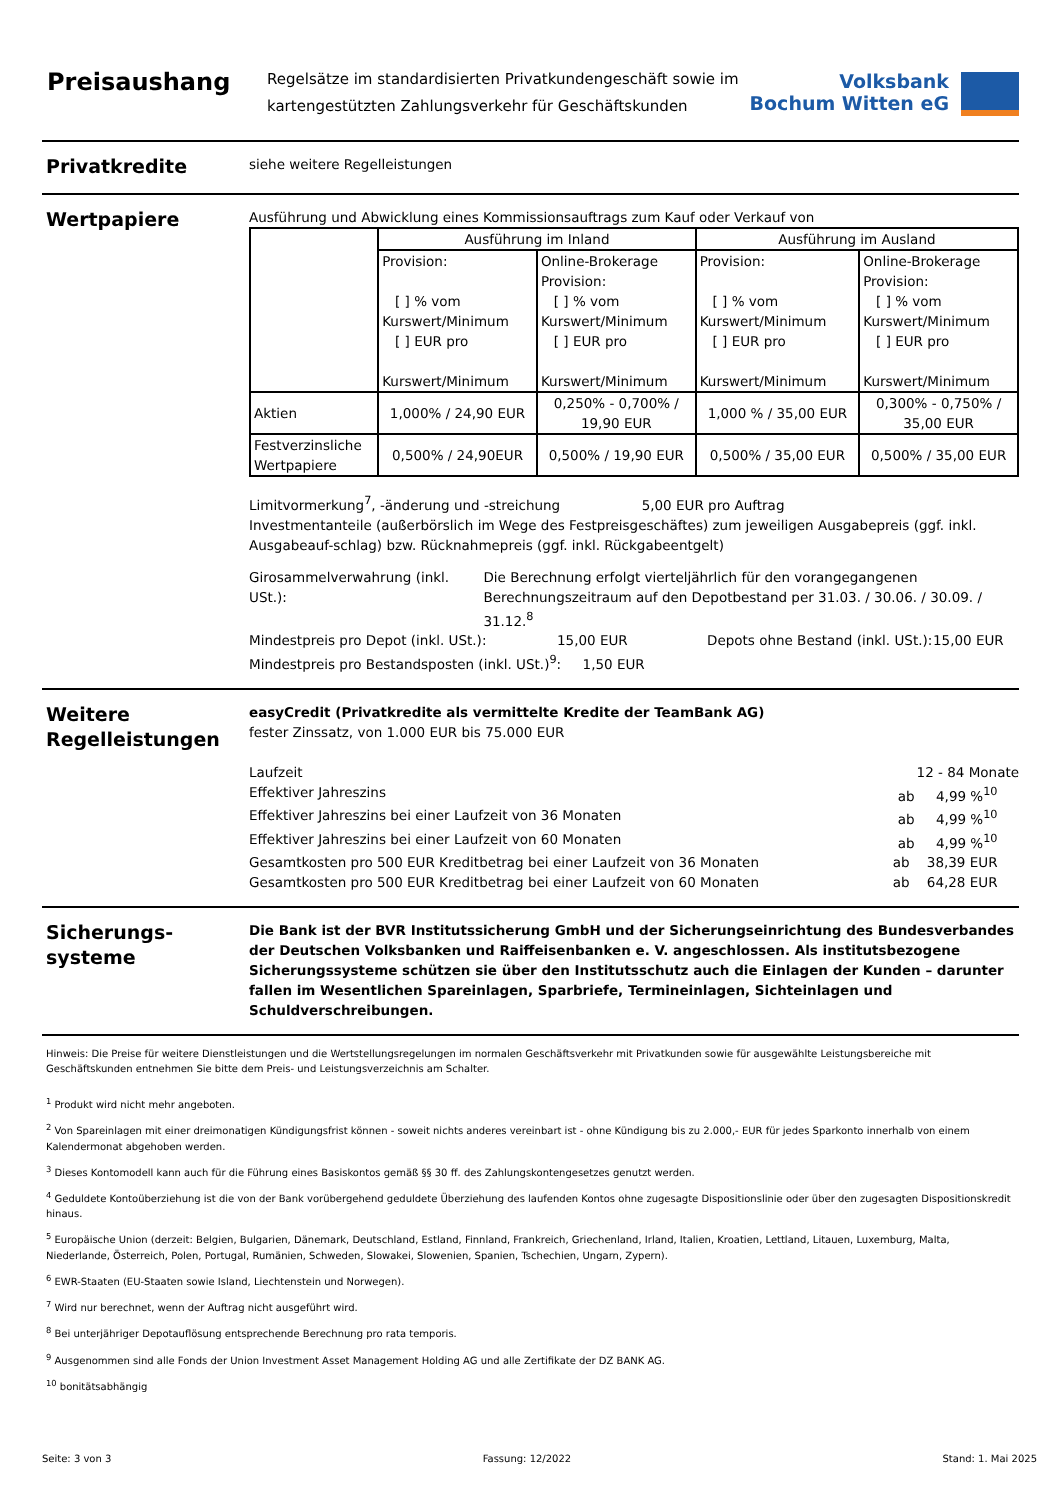Preisaushang
Regelsätze im standardisierten Privatkundengeschäft sowie im
kartengestützten Zahlungsverkehr für Geschäftskunden
Volksbank
Bochum Witten eG
Privatkredite
siehe weitere Regelleistungen
Wertpapiere
Ausführung und Abwicklung eines Kommissionsauftrags zum Kauf oder Verkauf von
| | Ausführung im Inland | | Ausführung im Ausland | |
| | Provision: [ ] % vom Kurswert/Minimum [ ] EUR pro Kurswert/Minimum | Online-Brokerage Provision: [ ] % vom Kurswert/Minimum [ ] EUR pro Kurswert/Minimum | Provision: [ ] % vom Kurswert/Minimum [ ] EUR pro Kurswert/Minimum | Online-Brokerage Provision: [ ] % vom Kurswert/Minimum [ ] EUR pro Kurswert/Minimum |
| Aktien | 1,000% / 24,90 EUR | 0,250% - 0,700% / 19,90 EUR | 1,000 % / 35,00 EUR | 0,300% - 0,750% / 35,00 EUR |
| Festverzinsliche Wertpapiere | 0,500% / 24,90EUR | 0,500% / 19,90 EUR | 0,500% / 35,00 EUR | 0,500% / 35,00 EUR |
Limitvormerkung<sup>7</sup>, -änderung und -streichung 5,00 EUR pro Auftrag
Investmentanteile (außerbörslich im Wege des Festpreisgeschäftes) zum jeweiligen Ausgabepreis (ggf. inkl. Ausgabeauf-schlag) bzw. Rücknahmepreis (ggf. inkl. Rückgabeentgelt)
Girosammelverwahrung (inkl. USt.):
Die Berechnung erfolgt vierteljährlich für den vorangegangenen
Berechnungszeitraum auf den Depotbestand per 31.03. / 30.06. / 30.09. / 31.12.<sup>8</sup>
Mindestpreis pro Depot (inkl. USt.): 15,00 EUR Depots ohne Bestand (inkl. USt.): 15,00 EUR
Mindestpreis pro Bestandsposten (inkl. USt.)<sup>9</sup>: 1,50 EUR
Weitere Regelleistungen
easyCredit (Privatkredite als vermittelte Kredite der TeamBank AG)
fester Zinssatz, von 1.000 EUR bis 75.000 EUR
Laufzeit 12 - 84 Monate
Effektiver Jahreszins ab 4,99 %<sup>10</sup>
Effektiver Jahreszins bei einer Laufzeit von 36 Monaten ab 4,99 %<sup>10</sup>
Effektiver Jahreszins bei einer Laufzeit von 60 Monaten ab 4,99 %<sup>10</sup>
Gesamtkosten pro 500 EUR Kreditbetrag bei einer Laufzeit von 36 Monaten ab 38,39 EUR
Gesamtkosten pro 500 EUR Kreditbetrag bei einer Laufzeit von 60 Monaten ab 64,28 EUR
Sicherungs-
systeme
Die Bank ist der BVR Institutssicherung GmbH und der Sicherungseinrichtung des Bundesverbandes der Deutschen Volksbanken und Raiffeisenbanken e. V. angeschlossen. Als institutsbezogene Sicherungssysteme schützen sie über den Institutsschutz auch die Einlagen der Kunden – darunter fallen im Wesentlichen Spareinlagen, Sparbriefe, Termineinlagen, Sichteinlagen und Schuldverschreibungen.
Hinweis: Die Preise für weitere Dienstleistungen und die Wertstellungsregelungen im normalen Geschäftsverkehr mit Privatkunden sowie für ausgewählte Leistungsbereiche mit Geschäftskunden entnehmen Sie bitte dem Preis- und Leistungsverzeichnis am Schalter.
<sup>1</sup> Produkt wird nicht mehr angeboten.
<sup>2</sup> Von Spareinlagen mit einer dreimonatigen Kündigungsfrist können - soweit nichts anderes vereinbart ist - ohne Kündigung bis zu 2.000,- EUR für jedes Sparkonto innerhalb von einem Kalendermonat abgehoben werden.
<sup>3</sup> Dieses Kontomodell kann auch für die Führung eines Basiskontos gemäß §§ 30 ff. des Zahlungskontengesetzes genutzt werden.
<sup>4</sup> Geduldete Kontoüberziehung ist die von der Bank vorübergehend geduldete Überziehung des laufenden Kontos ohne zugesagte Dispositionslinie oder über den zugesagten Dispositionskredit hinaus.
<sup>5</sup> Europäische Union (derzeit: Belgien, Bulgarien, Dänemark, Deutschland, Estland, Finnland, Frankreich, Griechenland, Irland, Italien, Kroatien, Lettland, Litauen, Luxemburg, Malta, Niederlande, Österreich, Polen, Portugal, Rumänien, Schweden, Slowakei, Slowenien, Spanien, Tschechien, Ungarn, Zypern).
<sup>6</sup> EWR-Staaten (EU-Staaten sowie Island, Liechtenstein und Norwegen).
<sup>7</sup> Wird nur berechnet, wenn der Auftrag nicht ausgeführt wird.
<sup>8</sup> Bei unterjähriger Depotauflösung entsprechende Berechnung pro rata temporis.
<sup>9</sup> Ausgenommen sind alle Fonds der Union Investment Asset Management Holding AG und alle Zertifikate der DZ BANK AG.
<sup>10</sup> bonitätsabhängig
Seite: 3 von 3 Fassung: 12/2022 Stand: 1. Mai 2025